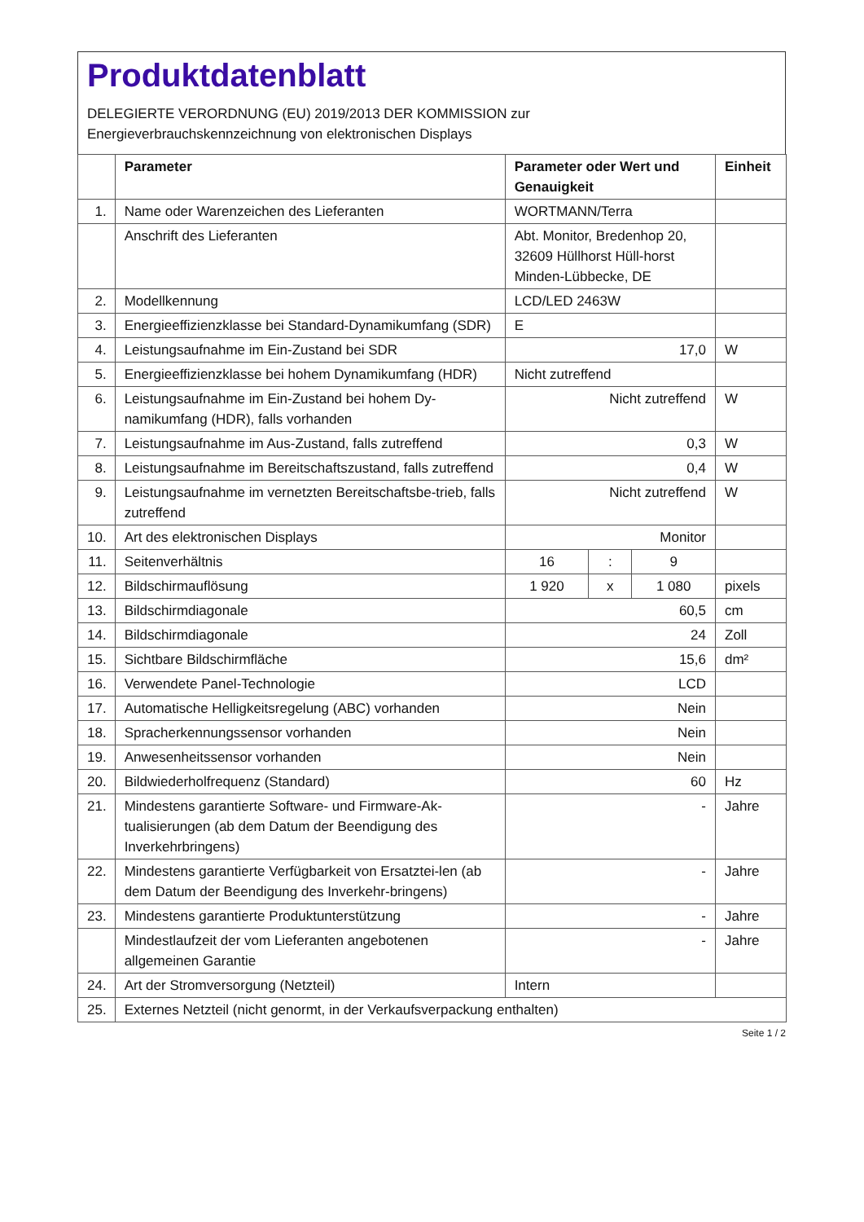Produktdatenblatt
DELEGIERTE VERORDNUNG (EU) 2019/2013 DER KOMMISSION zur
Energieverbrauchskennzeichnung von elektronischen Displays
| | Parameter | Parameter oder Wert und Genauigkeit | | | Einheit |
| --- | --- | --- | --- | --- | --- |
| 1. | Name oder Warenzeichen des Lieferanten | WORTMANN/Terra | | | |
| | Anschrift des Lieferanten | Abt. Monitor, Bredenhop 20, 32609 Hüllhorst Hüll-horst Minden-Lübbecke, DE | | | |
| 2. | Modellkennung | LCD/LED 2463W | | | |
| 3. | Energieeffizienzklasse bei Standard-Dynamikumfang (SDR) | E | | | |
| 4. | Leistungsaufnahme im Ein-Zustand bei SDR | 17,0 | | | W |
| 5. | Energieeffizienzklasse bei hohem Dynamikumfang (HDR) | Nicht zutreffend | | | |
| 6. | Leistungsaufnahme im Ein-Zustand bei hohem Dy-namikumfang (HDR), falls vorhanden | Nicht zutreffend | | | W |
| 7. | Leistungsaufnahme im Aus-Zustand, falls zutreffend | 0,3 | | | W |
| 8. | Leistungsaufnahme im Bereitschaftszustand, falls zutreffend | 0,4 | | | W |
| 9. | Leistungsaufnahme im vernetzten Bereitschaftsbe-trieb, falls zutreffend | Nicht zutreffend | | | W |
| 10. | Art des elektronischen Displays | Monitor | | | |
| 11. | Seitenverhältnis | 16 | : | 9 | |
| 12. | Bildschirmauflösung | 1 920 | x | 1 080 | pixels |
| 13. | Bildschirmdiagonale | 60,5 | | | cm |
| 14. | Bildschirmdiagonale | 24 | | | Zoll |
| 15. | Sichtbare Bildschirmfläche | 15,6 | | | dm² |
| 16. | Verwendete Panel-Technologie | LCD | | | |
| 17. | Automatische Helligkeitsregelung (ABC) vorhanden | Nein | | | |
| 18. | Spracherkennungssensor vorhanden | Nein | | | |
| 19. | Anwesenheitssensor vorhanden | Nein | | | |
| 20. | Bildwiederholfrequenz (Standard) | 60 | | | Hz |
| 21. | Mindestens garantierte Software- und Firmware-Ak-tualisierungen (ab dem Datum der Beendigung des Inverkehrbringens) | - | | | Jahre |
| 22. | Mindestens garantierte Verfügbarkeit von Ersatztei-len (ab dem Datum der Beendigung des Inverkehr-bringens) | - | | | Jahre |
| 23. | Mindestens garantierte Produktunterstützung | - | | | Jahre |
| | Mindestlaufzeit der vom Lieferanten angebotenen allgemeinen Garantie | - | | | Jahre |
| 24. | Art der Stromversorgung (Netzteil) | Intern | | | |
| 25. | Externes Netzteil (nicht genormt, in der Verkaufsverpackung enthalten) | | | | |
Seite 1 / 2